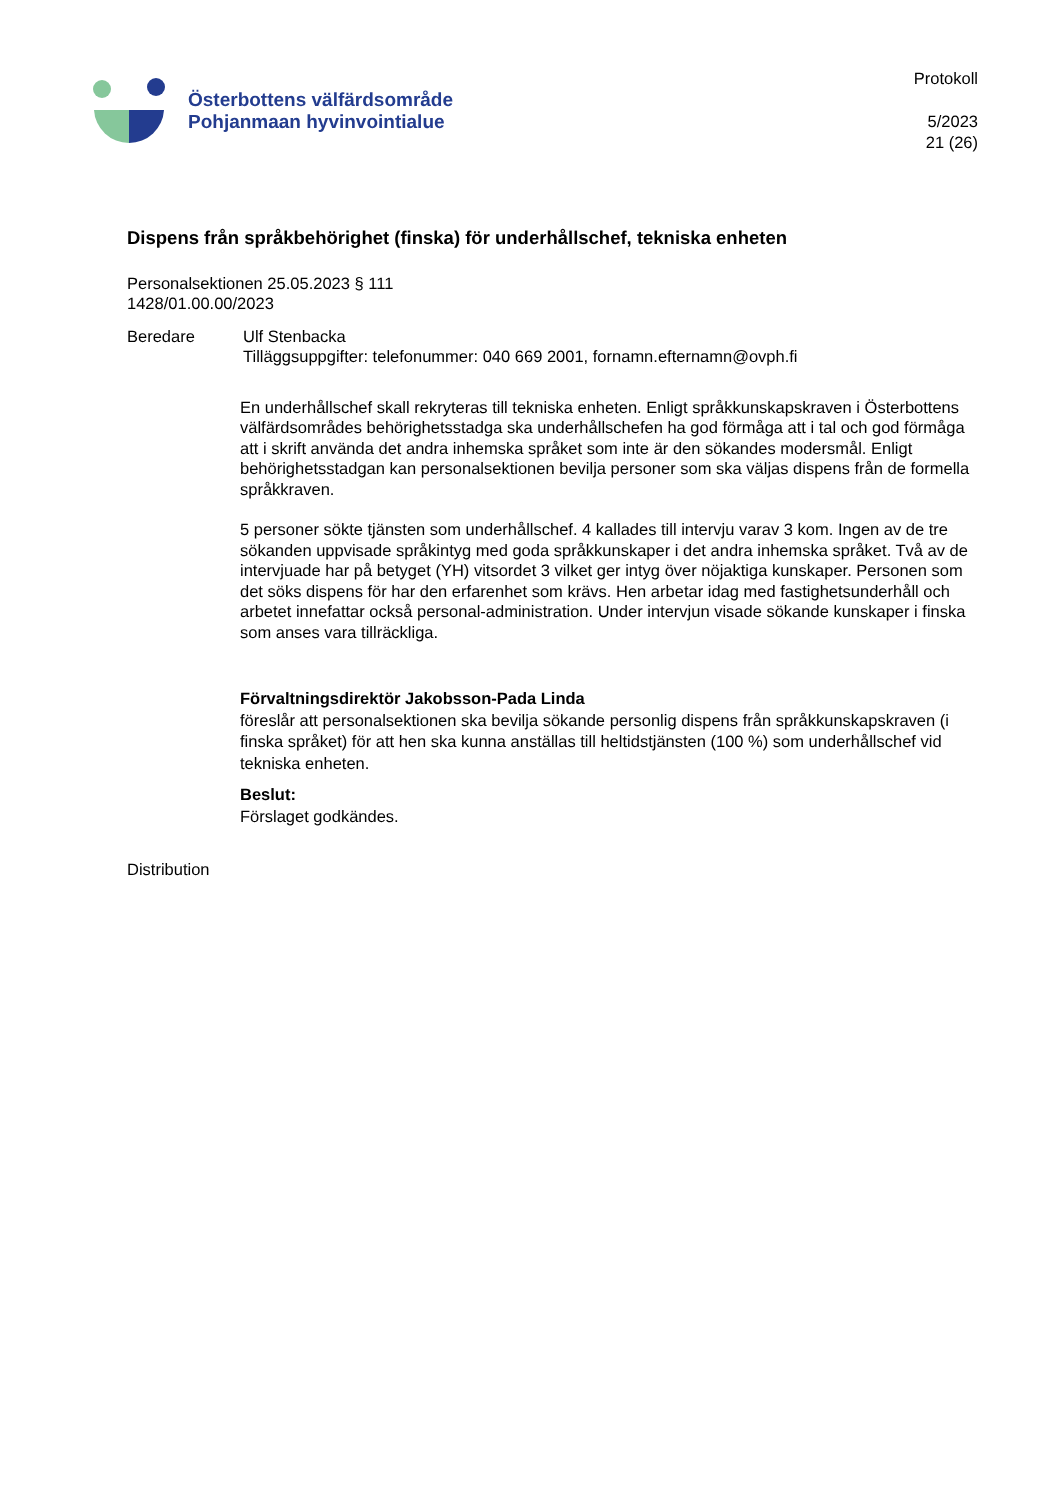Österbottens välfärdsområde
Pohjanmaan hyvinvointialue
Protokoll
5/2023
21 (26)
Dispens från språkbehörighet (finska) för underhållschef, tekniska enheten
Personalsektionen 25.05.2023 § 111
1428/01.00.00/2023
Beredare Ulf Stenbacka
Tilläggsuppgifter: telefonummer: 040 669 2001, fornamn.efternamn@ovph.fi
En underhållschef skall rekryteras till tekniska enheten. Enligt språkkunskapskraven i Österbottens välfärdsområdes behörighetsstadga ska underhållschefen ha god förmåga att i tal och god förmåga att i skrift använda det andra inhemska språket som inte är den sökandes modersmål. Enligt behörighetsstadgan kan personalsektionen bevilja personer som ska väljas dispens från de formella språkkraven.
5 personer sökte tjänsten som underhållschef. 4 kallades till intervju varav 3 kom. Ingen av de tre sökanden uppvisade språkintyg med goda språkkunskaper i det andra inhemska språket. Två av de intervjuade har på betyget (YH) vitsordet 3 vilket ger intyg över nöjaktiga kunskaper. Personen som det söks dispens för har den erfarenhet som krävs. Hen arbetar idag med fastighetsunderhåll och arbetet innefattar också personal-administration. Under intervjun visade sökande kunskaper i finska som anses vara tillräckliga.
Förvaltningsdirektör Jakobsson-Pada Linda
föreslår att personalsektionen ska bevilja sökande personlig dispens från språkkunskapskraven (i finska språket) för att hen ska kunna anställas till heltidstjänsten (100 %) som underhållschef vid tekniska enheten.
Beslut:
Förslaget godkändes.
Distribution